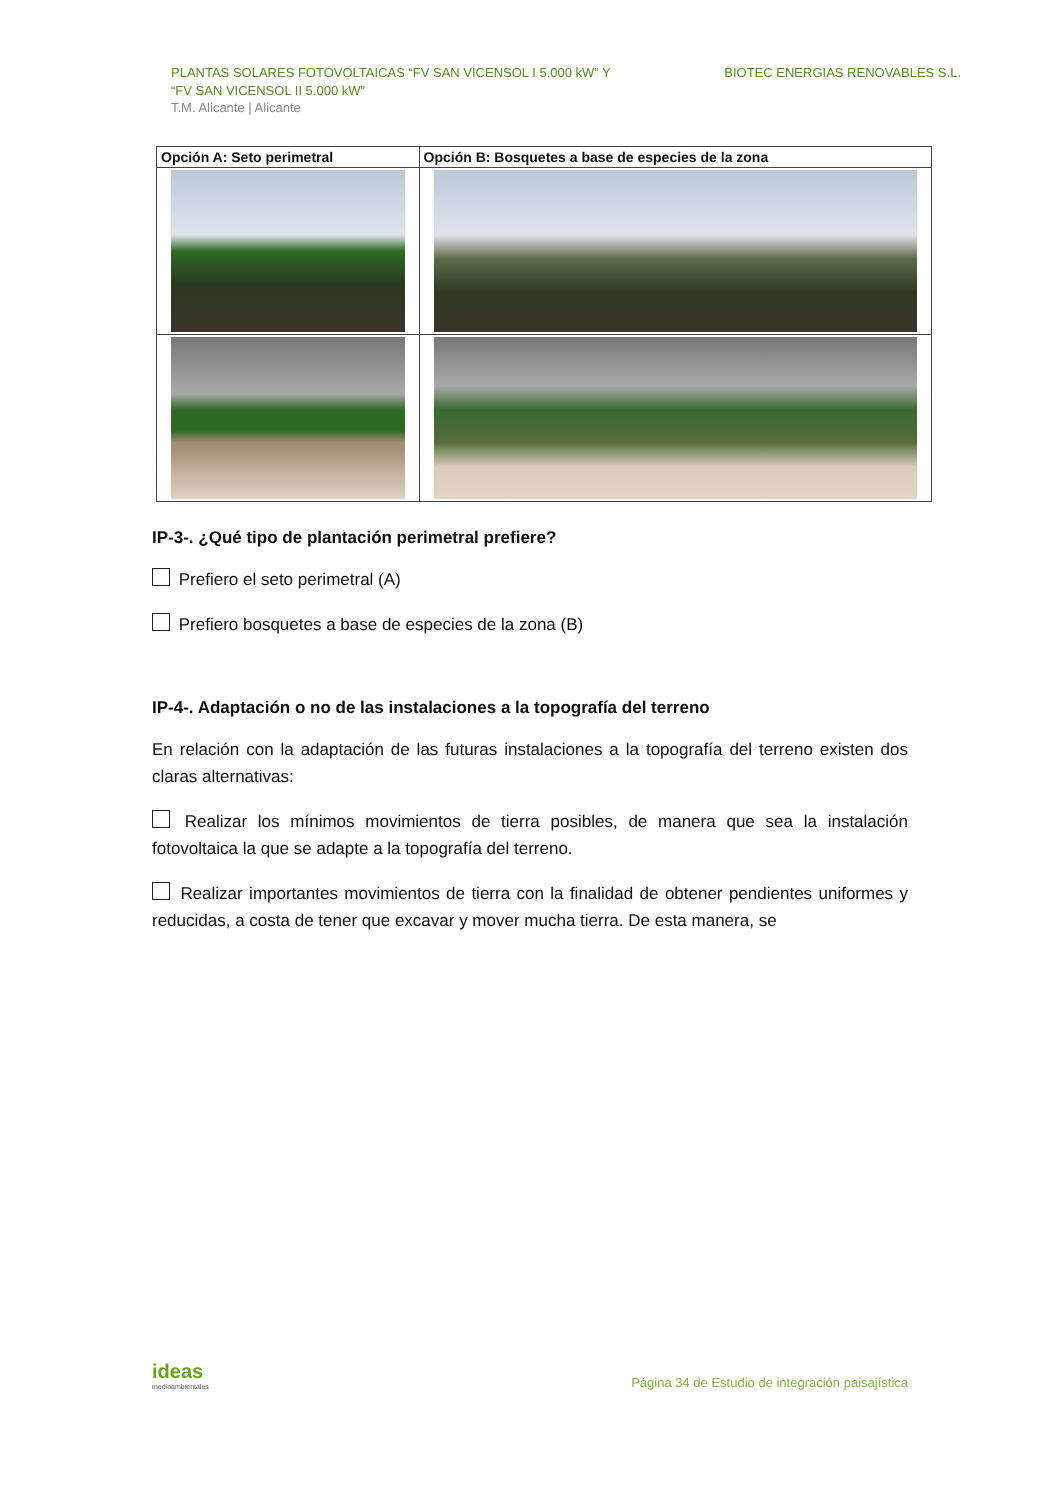PLANTAS SOLARES FOTOVOLTAICAS “FV SAN VICENSOL I 5.000 kW” Y
“FV SAN VICENSOL II 5.000 kW”
T.M. Alicante | Alicante
BIOTEC ENERGIAS RENOVABLES S.L.
| Opción A: Seto perimetral | Opción B: Bosquetes a base de especies de la zona |
| --- | --- |
IP-3-. ¿Qué tipo de plantación perimetral prefiere?
Prefiero el seto perimetral (A)
Prefiero bosquetes a base de especies de la zona (B)
IP-4-. Adaptación o no de las instalaciones a la topografía del terreno
En relación con la adaptación de las futuras instalaciones a la topografía del terreno existen dos claras alternativas:
Realizar los mínimos movimientos de tierra posibles, de manera que sea la instalación fotovoltaica la que se adapte a la topografía del terreno.
Realizar importantes movimientos de tierra con la finalidad de obtener pendientes uniformes y reducidas, a costa de tener que excavar y mover mucha tierra. De esta manera, se
ideas
medioambientales
Página 34 de Estudio de integración paisajística